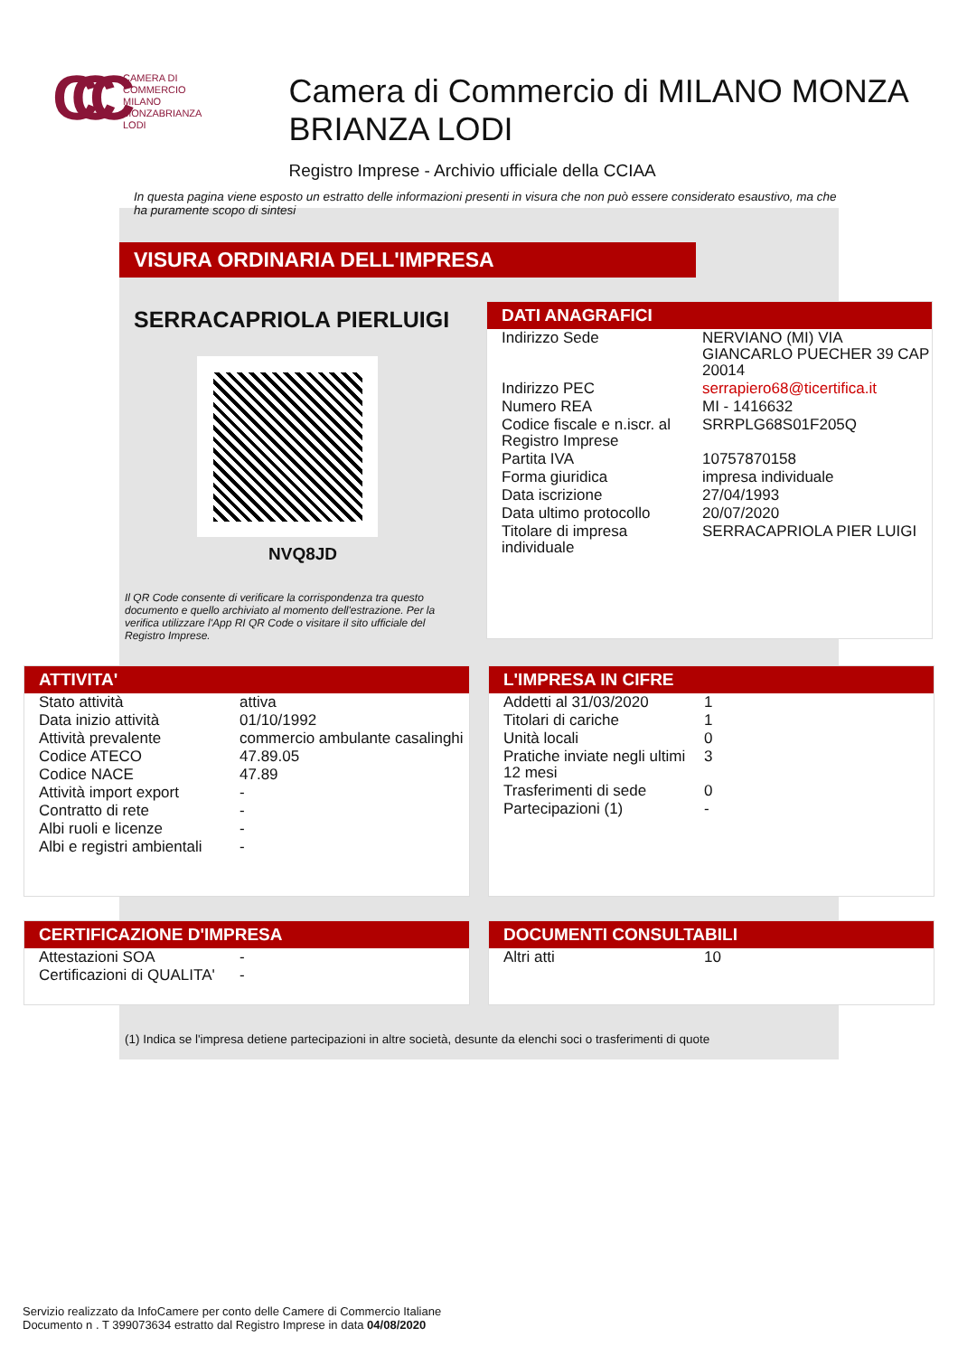CCC
CAMERA DI
COMMERCIO
MILANO
MONZABRIANZA
LODI
Camera di Commercio di MILANO MONZA BRIANZA LODI
Registro Imprese - Archivio ufficiale della CCIAA
In questa pagina viene esposto un estratto delle informazioni presenti in visura che non può essere considerato esaustivo, ma che ha puramente scopo di sintesi
VISURA ORDINARIA DELL'IMPRESA
SERRACAPRIOLA PIERLUIGI
NVQ8JD
Il QR Code consente di verificare la corrispondenza tra questo documento e quello archiviato al momento dell'estrazione. Per la verifica utilizzare l'App RI QR Code o visitare il sito ufficiale del Registro Imprese.
DATI ANAGRAFICI
| Indirizzo Sede | NERVIANO (MI) VIA GIANCARLO PUECHER 39 CAP 20014 |
| Indirizzo PEC | serrapiero68@ticertifica.it |
| Numero REA | MI - 1416632 |
| Codice fiscale e n.iscr. al Registro Imprese | SRRPLG68S01F205Q |
| Partita IVA | 10757870158 |
| Forma giuridica | impresa individuale |
| Data iscrizione | 27/04/1993 |
| Data ultimo protocollo | 20/07/2020 |
| Titolare di impresa individuale | SERRACAPRIOLA PIER LUIGI |
ATTIVITA'
| Stato attività | attiva |
| Data inizio attività | 01/10/1992 |
| Attività prevalente | commercio ambulante casalinghi |
| Codice ATECO | 47.89.05 |
| Codice NACE | 47.89 |
| Attività import export | - |
| Contratto di rete | - |
| Albi ruoli e licenze | - |
| Albi e registri ambientali | - |
L'IMPRESA IN CIFRE
| Addetti al 31/03/2020 | 1 |
| Titolari di cariche | 1 |
| Unità locali | 0 |
| Pratiche inviate negli ultimi 12 mesi | 3 |
| Trasferimenti di sede | 0 |
| Partecipazioni (1) | - |
CERTIFICAZIONE D'IMPRESA
| Attestazioni SOA | - |
| Certificazioni di QUALITA' | - |
DOCUMENTI CONSULTABILI
| Altri atti | 10 |
(1) Indica se l'impresa detiene partecipazioni in altre società, desunte da elenchi soci o trasferimenti di quote
Servizio realizzato da InfoCamere per conto delle Camere di Commercio Italiane
Documento n . T 399073634 estratto dal Registro Imprese in data 04/08/2020